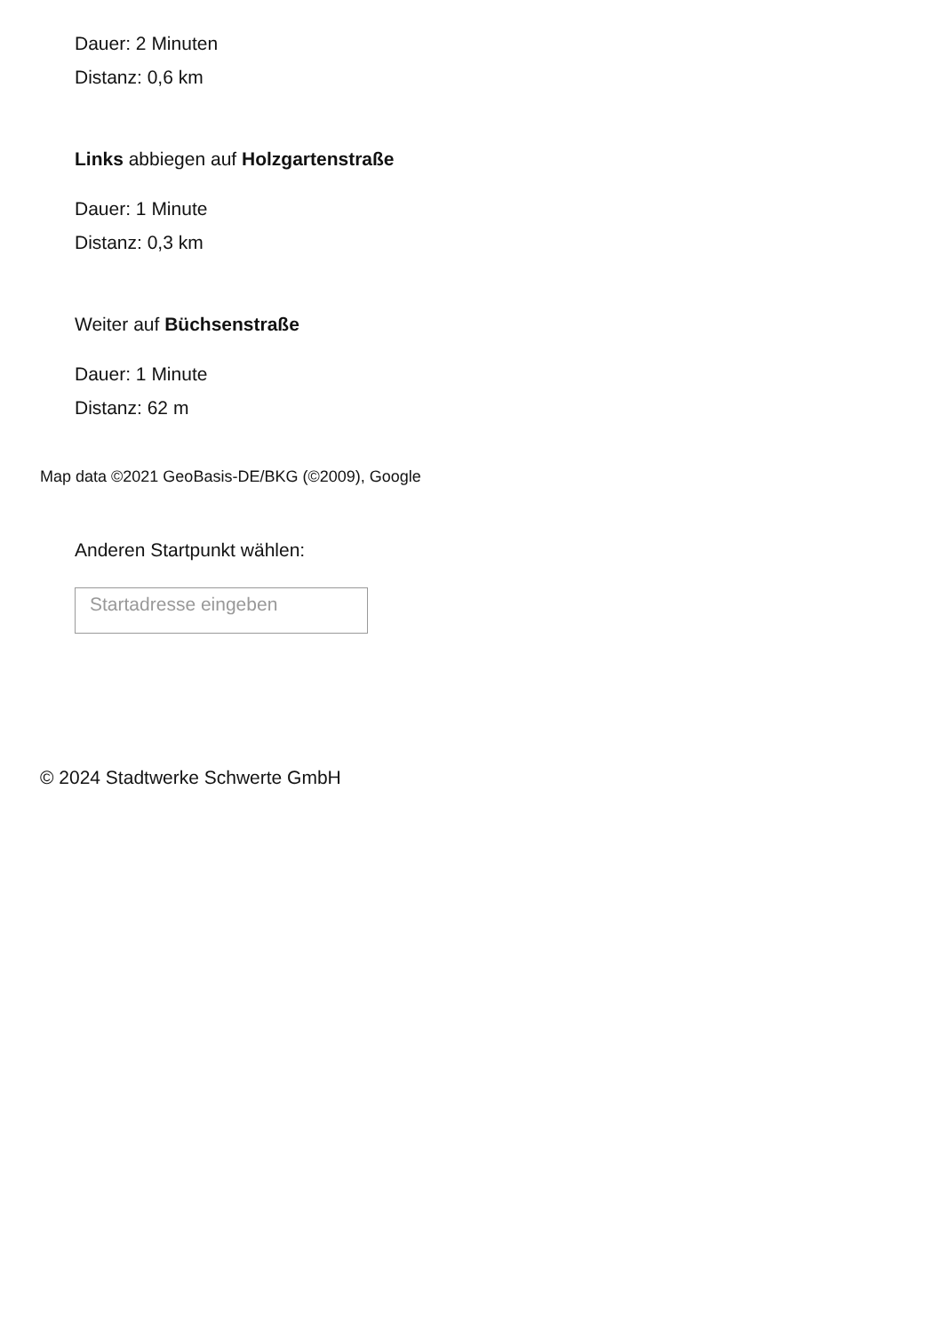Dauer: 2 Minuten
Distanz: 0,6 km
Links abbiegen auf Holzgartenstraße
Dauer: 1 Minute
Distanz: 0,3 km
Weiter auf Büchsenstraße
Dauer: 1 Minute
Distanz: 62 m
Map data ©2021 GeoBasis-DE/BKG (©2009), Google
Anderen Startpunkt wählen:
Startadresse eingeben
© 2024 Stadtwerke Schwerte GmbH